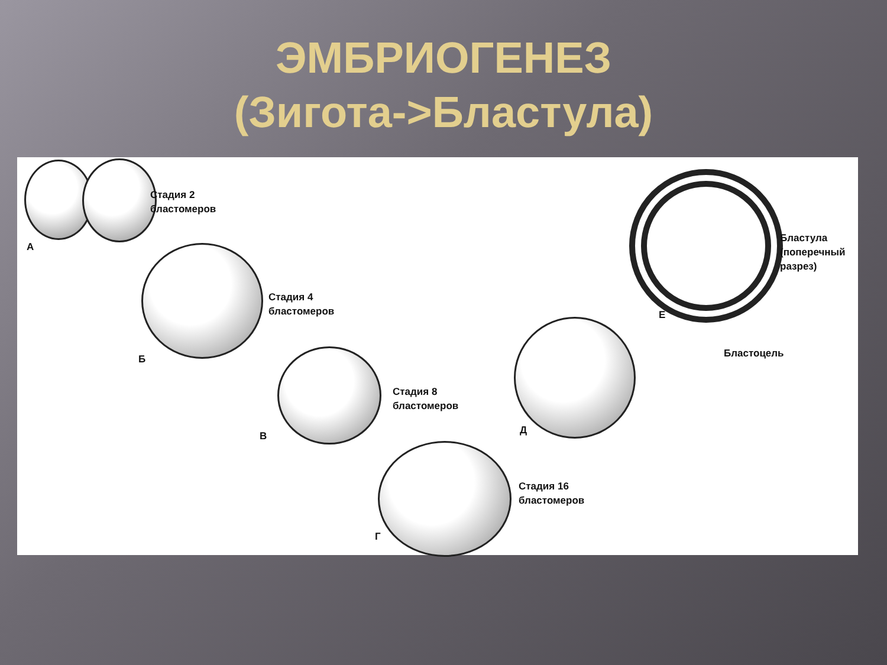ЭМБРИОГЕНЕЗ
(Зиготa->Бластула)
Стадия 2
бластомеров
А
Стадия 4
бластомеров
Б
Стадия 8
бластомеров
В
Стадия 16
бластомеров
Г
Д
Бластула
(поперечный
разрез)
Е
Бластоцель